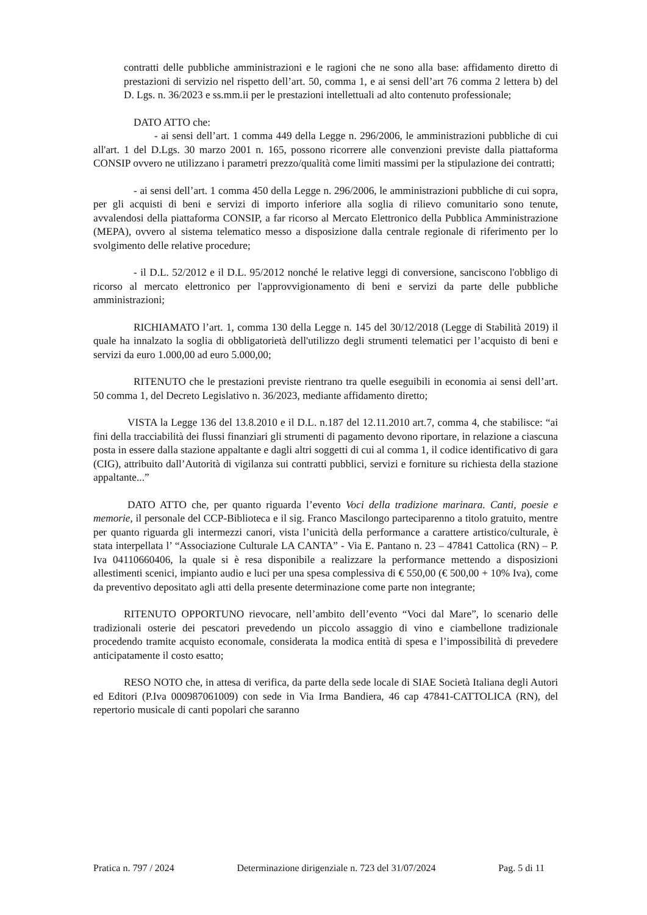contratti delle pubbliche amministrazioni e le ragioni che ne sono alla base: affidamento diretto di prestazioni di servizio nel rispetto dell’art. 50, comma 1, e ai sensi dell’art 76 comma 2 lettera b) del D. Lgs. n. 36/2023 e ss.mm.ii per le prestazioni intellettuali ad alto contenuto professionale;
DATO ATTO che:
- ai sensi dell’art. 1 comma 449 della Legge n. 296/2006, le amministrazioni pubbliche di cui all'art. 1 del D.Lgs. 30 marzo 2001 n. 165, possono ricorrere alle convenzioni previste dalla piattaforma CONSIP ovvero ne utilizzano i parametri prezzo/qualità come limiti massimi per la stipulazione dei contratti;
- ai sensi dell’art. 1 comma 450 della Legge n. 296/2006, le amministrazioni pubbliche di cui sopra, per gli acquisti di beni e servizi di importo inferiore alla soglia di rilievo comunitario sono tenute, avvalendosi della piattaforma CONSIP, a far ricorso al Mercato Elettronico della Pubblica Amministrazione (MEPA), ovvero al sistema telematico messo a disposizione dalla centrale regionale di riferimento per lo svolgimento delle relative procedure;
- il D.L. 52/2012 e il D.L. 95/2012 nonché le relative leggi di conversione, sanciscono l'obbligo di ricorso al mercato elettronico per l'approvvigionamento di beni e servizi da parte delle pubbliche amministrazioni;
RICHIAMATO l’art. 1, comma 130 della Legge n. 145 del 30/12/2018 (Legge di Stabilità 2019) il quale ha innalzato la soglia di obbligatorietà dell'utilizzo degli strumenti telematici per l’acquisto di beni e servizi da euro 1.000,00 ad euro 5.000,00;
RITENUTO che le prestazioni previste rientrano tra quelle eseguibili in economia ai sensi dell’art. 50 comma 1, del Decreto Legislativo n. 36/2023, mediante affidamento diretto;
VISTA la Legge 136 del 13.8.2010 e il D.L. n.187 del 12.11.2010 art.7, comma 4, che stabilisce: “ai fini della tracciabilità dei flussi finanziari gli strumenti di pagamento devono riportare, in relazione a ciascuna posta in essere dalla stazione appaltante e dagli altri soggetti di cui al comma 1, il codice identificativo di gara (CIG), attribuito dall’Autorità di vigilanza sui contratti pubblici, servizi e forniture su richiesta della stazione appaltante...”
DATO ATTO che, per quanto riguarda l’evento Voci della tradizione marinara. Canti, poesie e memorie, il personale del CCP-Biblioteca e il sig. Franco Mascilongo parteciparenno a titolo gratuito, mentre per quanto riguarda gli intermezzi canori, vista l’unicità della performance a carattere artistico/culturale, è stata interpellata l’ “Associazione Culturale LA CANTA” - Via E. Pantano n. 23 – 47841 Cattolica (RN) – P. Iva 04110660406, la quale si è resa disponibile a realizzare la performance mettendo a disposizioni allestimenti scenici, impianto audio e luci per una spesa complessiva di € 550,00 (€ 500,00 + 10% Iva), come da preventivo depositato agli atti della presente determinazione come parte non integrante;
RITENUTO OPPORTUNO rievocare, nell’ambito dell’evento “Voci dal Mare”, lo scenario delle tradizionali osterie dei pescatori prevedendo un piccolo assaggio di vino e ciambellone tradizionale procedendo tramite acquisto economale, considerata la modica entità di spesa e l’impossibilità di prevedere anticipatamente il costo esatto;
RESO NOTO che, in attesa di verifica, da parte della sede locale di SIAE Società Italiana degli Autori ed Editori (P.Iva 000987061009) con sede in Via Irma Bandiera, 46 cap 47841-CATTOLICA (RN), del repertorio musicale di canti popolari che saranno
Pratica n. 797 / 2024 Determinazione dirigenziale n. 723 del 31/07/2024 Pag. 5 di 11